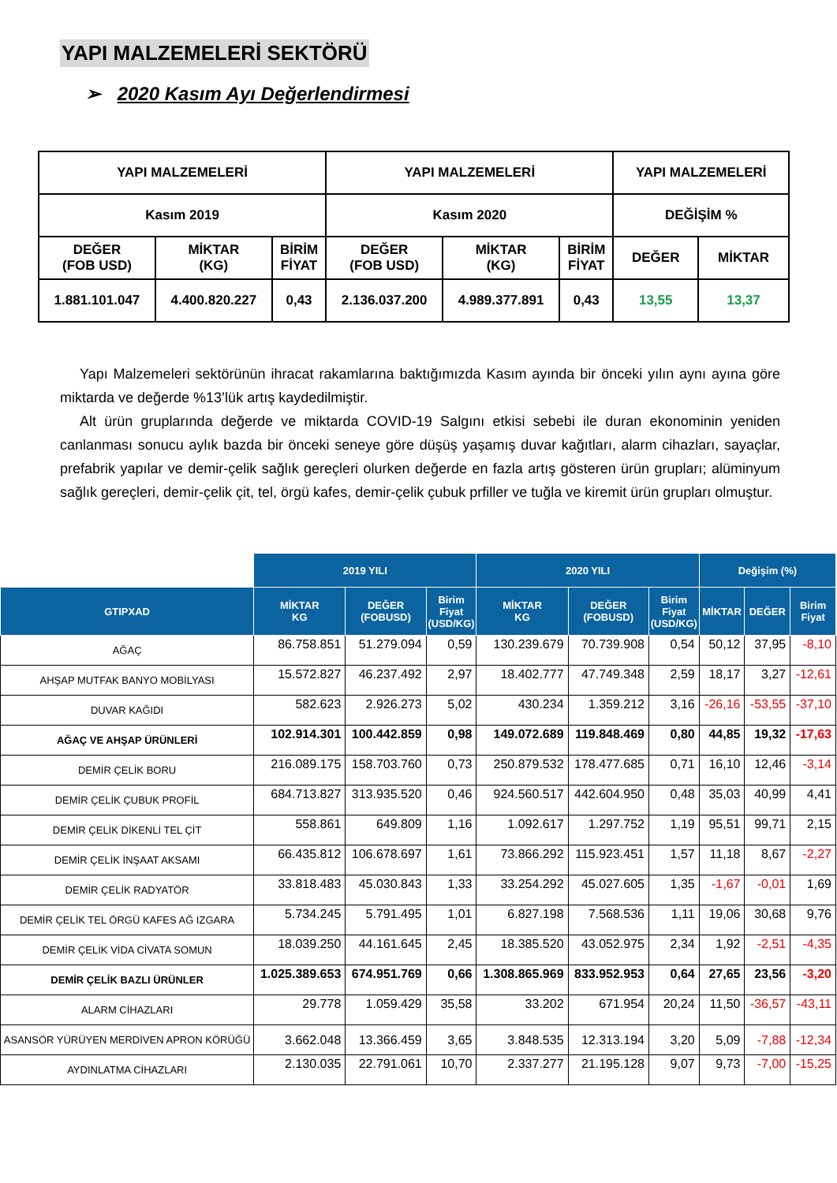YAPI MALZEMELERİ SEKTÖRÜ
➢ 2020 Kasım Ayı Değerlendirmesi
| YAPI MALZEMELERİ | | | YAPI MALZEMELERİ | | | YAPI MALZEMELERİ | |
| Kasım 2019 | | | Kasım 2020 | | | DEĞİŞİM % | |
| DEĞER (FOB USD) | MİKTAR (KG) | BİRİM FİYAT | DEĞER (FOB USD) | MİKTAR (KG) | BİRİM FİYAT | DEĞER | MİKTAR |
| 1.881.101.047 | 4.400.820.227 | 0,43 | 2.136.037.200 | 4.989.377.891 | 0,43 | 13,55 | 13,37 |
Yapı Malzemeleri sektörünün ihracat rakamlarına baktığımızda Kasım ayında bir önceki yılın aynı ayına göre miktarda ve değerde %13’lük artış kaydedilmiştir.
Alt ürün gruplarında değerde ve miktarda COVID-19 Salgını etkisi sebebi ile duran ekonominin yeniden canlanması sonucu aylık bazda bir önceki seneye göre düşüş yaşamış duvar kağıtları, alarm cihazları, sayaçlar, prefabrik yapılar ve demir-çelik sağlık gereçleri olurken değerde en fazla artış gösteren ürün grupları; alüminyum sağlık gereçleri, demir-çelik çit, tel, örgü kafes, demir-çelik çubuk prfiller ve tuğla ve kiremit ürün grupları olmuştur.
| | 2019 YILI | | | 2020 YILI | | | Değişim (%) | | |
| --- | --- | --- | --- | --- | --- | --- | --- | --- | --- |
| GTIPXAD | MİKTAR KG | DEĞER (FOBUSD) | Birim Fiyat (USD/KG) | MİKTAR KG | DEĞER (FOBUSD) | Birim Fiyat (USD/KG) | MİKTAR | DEĞER | Birim Fiyat |
| AĞAÇ | 86.758.851 | 51.279.094 | 0,59 | 130.239.679 | 70.739.908 | 0,54 | 50,12 | 37,95 | -8,10 |
| AHŞAP MUTFAK BANYO MOBİLYASI | 15.572.827 | 46.237.492 | 2,97 | 18.402.777 | 47.749.348 | 2,59 | 18,17 | 3,27 | -12,61 |
| DUVAR KAĞIDI | 582.623 | 2.926.273 | 5,02 | 430.234 | 1.359.212 | 3,16 | -26,16 | -53,55 | -37,10 |
| AĞAÇ VE AHŞAP ÜRÜNLERİ | 102.914.301 | 100.442.859 | 0,98 | 149.072.689 | 119.848.469 | 0,80 | 44,85 | 19,32 | -17,63 |
| DEMİR ÇELİK BORU | 216.089.175 | 158.703.760 | 0,73 | 250.879.532 | 178.477.685 | 0,71 | 16,10 | 12,46 | -3,14 |
| DEMİR ÇELİK ÇUBUK PROFİL | 684.713.827 | 313.935.520 | 0,46 | 924.560.517 | 442.604.950 | 0,48 | 35,03 | 40,99 | 4,41 |
| DEMİR ÇELİK DİKENLİ TEL ÇİT | 558.861 | 649.809 | 1,16 | 1.092.617 | 1.297.752 | 1,19 | 95,51 | 99,71 | 2,15 |
| DEMİR ÇELİK İNŞAAT AKSAMI | 66.435.812 | 106.678.697 | 1,61 | 73.866.292 | 115.923.451 | 1,57 | 11,18 | 8,67 | -2,27 |
| DEMİR ÇELİK RADYATÖR | 33.818.483 | 45.030.843 | 1,33 | 33.254.292 | 45.027.605 | 1,35 | -1,67 | -0,01 | 1,69 |
| DEMİR ÇELİK TEL ÖRGÜ KAFES AĞ IZGARA | 5.734.245 | 5.791.495 | 1,01 | 6.827.198 | 7.568.536 | 1,11 | 19,06 | 30,68 | 9,76 |
| DEMİR ÇELİK VİDA CİVATA SOMUN | 18.039.250 | 44.161.645 | 2,45 | 18.385.520 | 43.052.975 | 2,34 | 1,92 | -2,51 | -4,35 |
| DEMİR ÇELİK BAZLI ÜRÜNLER | 1.025.389.653 | 674.951.769 | 0,66 | 1.308.865.969 | 833.952.953 | 0,64 | 27,65 | 23,56 | -3,20 |
| ALARM CİHAZLARI | 29.778 | 1.059.429 | 35,58 | 33.202 | 671.954 | 20,24 | 11,50 | -36,57 | -43,11 |
| ASANSÖR YÜRÜYEN MERDİVEN APRON KÖRÜĞÜ | 3.662.048 | 13.366.459 | 3,65 | 3.848.535 | 12.313.194 | 3,20 | 5,09 | -7,88 | -12,34 |
| AYDINLATMA CİHAZLARI | 2.130.035 | 22.791.061 | 10,70 | 2.337.277 | 21.195.128 | 9,07 | 9,73 | -7,00 | -15,25 |